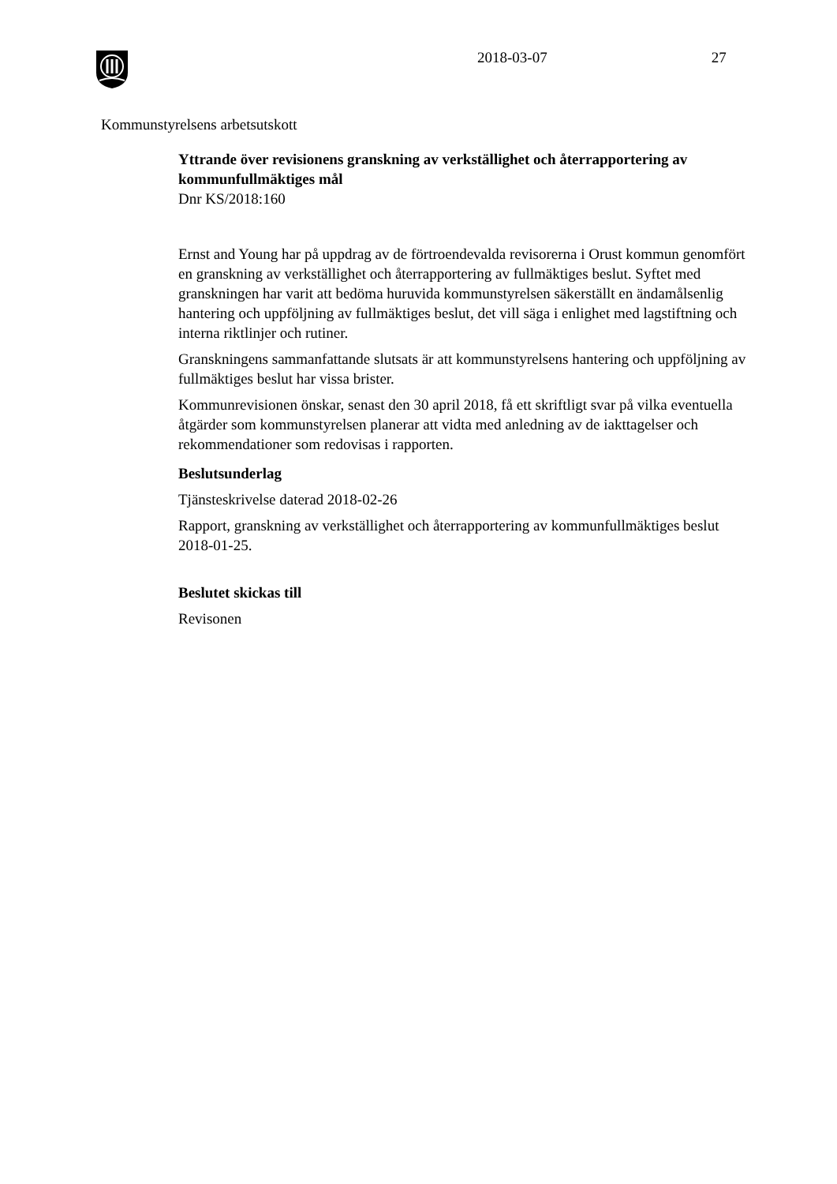2018-03-07 27
Kommunstyrelsens arbetsutskott
Yttrande över revisionens granskning av verkställighet och återrapportering av kommunfullmäktiges mål
Dnr KS/2018:160
Ernst and Young har på uppdrag av de förtroendevalda revisorerna i Orust kommun genomfört en granskning av verkställighet och återrapportering av fullmäktiges beslut. Syftet med granskningen har varit att bedöma huruvida kommunstyrelsen säkerställt en ändamålsenlig hantering och uppföljning av fullmäktiges beslut, det vill säga i enlighet med lagstiftning och interna riktlinjer och rutiner.
Granskningens sammanfattande slutsats är att kommunstyrelsens hantering och uppföljning av fullmäktiges beslut har vissa brister.
Kommunrevisionen önskar, senast den 30 april 2018, få ett skriftligt svar på vilka eventuella åtgärder som kommunstyrelsen planerar att vidta med anledning av de iakttagelser och rekommendationer som redovisas i rapporten.
Beslutsunderlag
Tjänsteskrivelse daterad 2018-02-26
Rapport, granskning av verkställighet och återrapportering av kommunfullmäktiges beslut 2018-01-25.
Beslutet skickas till
Revisonen